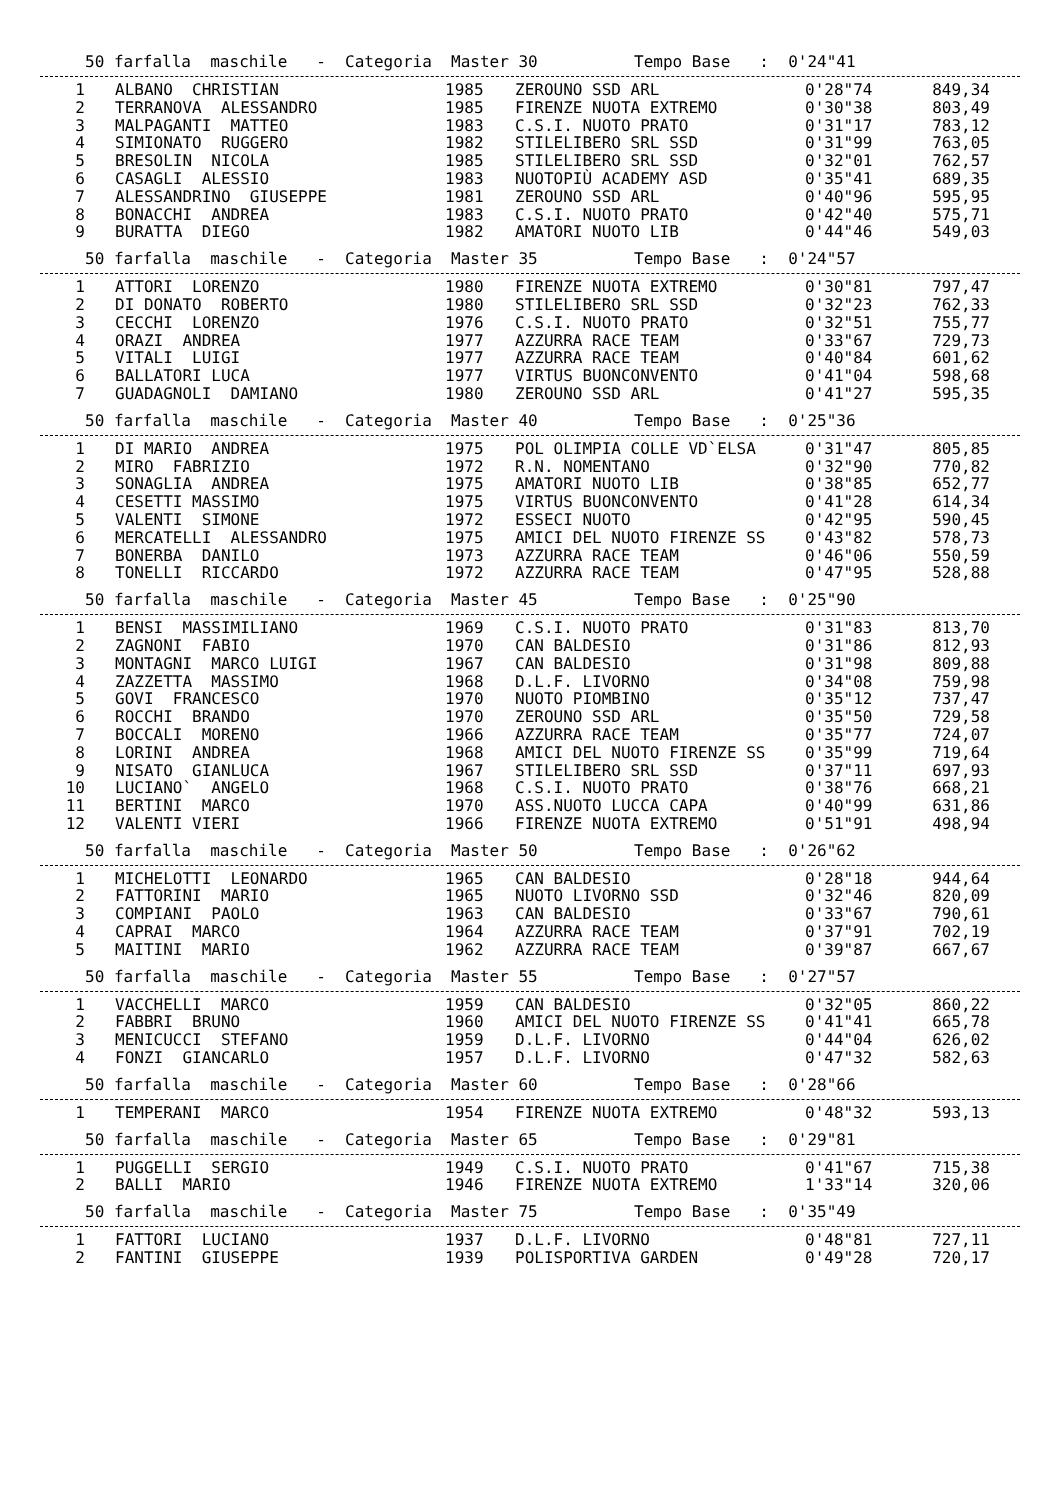50 farfalla maschile - Categoria Master 30 Tempo Base : 0'24"41
| 1 | ALBANO CHRISTIAN | 1985 | ZEROUNO SSD ARL | 0'28"74 | 849,34 |
| 2 | TERRANOVA ALESSANDRO | 1985 | FIRENZE NUOTA EXTREMO | 0'30"38 | 803,49 |
| 3 | MALPAGANTI MATTEO | 1983 | C.S.I. NUOTO PRATO | 0'31"17 | 783,12 |
| 4 | SIMIONATO RUGGERO | 1982 | STILELIBERO SRL SSD | 0'31"99 | 763,05 |
| 5 | BRESOLIN NICOLA | 1985 | STILELIBERO SRL SSD | 0'32"01 | 762,57 |
| 6 | CASAGLI ALESSIO | 1983 | NUOTOPIÙ ACADEMY ASD | 0'35"41 | 689,35 |
| 7 | ALESSANDRINO GIUSEPPE | 1981 | ZEROUNO SSD ARL | 0'40"96 | 595,95 |
| 8 | BONACCHI ANDREA | 1983 | C.S.I. NUOTO PRATO | 0'42"40 | 575,71 |
| 9 | BURATTA DIEGO | 1982 | AMATORI NUOTO LIB | 0'44"46 | 549,03 |
50 farfalla maschile - Categoria Master 35 Tempo Base : 0'24"57
| 1 | ATTORI LORENZO | 1980 | FIRENZE NUOTA EXTREMO | 0'30"81 | 797,47 |
| 2 | DI DONATO ROBERTO | 1980 | STILELIBERO SRL SSD | 0'32"23 | 762,33 |
| 3 | CECCHI LORENZO | 1976 | C.S.I. NUOTO PRATO | 0'32"51 | 755,77 |
| 4 | ORAZI ANDREA | 1977 | AZZURRA RACE TEAM | 0'33"67 | 729,73 |
| 5 | VITALI LUIGI | 1977 | AZZURRA RACE TEAM | 0'40"84 | 601,62 |
| 6 | BALLATORI LUCA | 1977 | VIRTUS BUONCONVENTO | 0'41"04 | 598,68 |
| 7 | GUADAGNOLI DAMIANO | 1980 | ZEROUNO SSD ARL | 0'41"27 | 595,35 |
50 farfalla maschile - Categoria Master 40 Tempo Base : 0'25"36
| 1 | DI MARIO ANDREA | 1975 | POL OLIMPIA COLLE VD`ELSA | 0'31"47 | 805,85 |
| 2 | MIRO FABRIZIO | 1972 | R.N. NOMENTANO | 0'32"90 | 770,82 |
| 3 | SONAGLIA ANDREA | 1975 | AMATORI NUOTO LIB | 0'38"85 | 652,77 |
| 4 | CESETTI MASSIMO | 1975 | VIRTUS BUONCONVENTO | 0'41"28 | 614,34 |
| 5 | VALENTI SIMONE | 1972 | ESSECI NUOTO | 0'42"95 | 590,45 |
| 6 | MERCATELLI ALESSANDRO | 1975 | AMICI DEL NUOTO FIRENZE SS | 0'43"82 | 578,73 |
| 7 | BONERBA DANILO | 1973 | AZZURRA RACE TEAM | 0'46"06 | 550,59 |
| 8 | TONELLI RICCARDO | 1972 | AZZURRA RACE TEAM | 0'47"95 | 528,88 |
50 farfalla maschile - Categoria Master 45 Tempo Base : 0'25"90
| 1 | BENSI MASSIMILIANO | 1969 | C.S.I. NUOTO PRATO | 0'31"83 | 813,70 |
| 2 | ZAGNONI FABIO | 1970 | CAN BALDESIO | 0'31"86 | 812,93 |
| 3 | MONTAGNI MARCO LUIGI | 1967 | CAN BALDESIO | 0'31"98 | 809,88 |
| 4 | ZAZZETTA MASSIMO | 1968 | D.L.F. LIVORNO | 0'34"08 | 759,98 |
| 5 | GOVI FRANCESCO | 1970 | NUOTO PIOMBINO | 0'35"12 | 737,47 |
| 6 | ROCCHI BRANDO | 1970 | ZEROUNO SSD ARL | 0'35"50 | 729,58 |
| 7 | BOCCALI MORENO | 1966 | AZZURRA RACE TEAM | 0'35"77 | 724,07 |
| 8 | LORINI ANDREA | 1968 | AMICI DEL NUOTO FIRENZE SS | 0'35"99 | 719,64 |
| 9 | NISATO GIANLUCA | 1967 | STILELIBERO SRL SSD | 0'37"11 | 697,93 |
| 10 | LUCIANO` ANGELO | 1968 | C.S.I. NUOTO PRATO | 0'38"76 | 668,21 |
| 11 | BERTINI MARCO | 1970 | ASS.NUOTO LUCCA CAPA | 0'40"99 | 631,86 |
| 12 | VALENTI VIERI | 1966 | FIRENZE NUOTA EXTREMO | 0'51"91 | 498,94 |
50 farfalla maschile - Categoria Master 50 Tempo Base : 0'26"62
| 1 | MICHELOTTI LEONARDO | 1965 | CAN BALDESIO | 0'28"18 | 944,64 |
| 2 | FATTORINI MARIO | 1965 | NUOTO LIVORNO SSD | 0'32"46 | 820,09 |
| 3 | COMPIANI PAOLO | 1963 | CAN BALDESIO | 0'33"67 | 790,61 |
| 4 | CAPRAI MARCO | 1964 | AZZURRA RACE TEAM | 0'37"91 | 702,19 |
| 5 | MAITINI MARIO | 1962 | AZZURRA RACE TEAM | 0'39"87 | 667,67 |
50 farfalla maschile - Categoria Master 55 Tempo Base : 0'27"57
| 1 | VACCHELLI MARCO | 1959 | CAN BALDESIO | 0'32"05 | 860,22 |
| 2 | FABBRI BRUNO | 1960 | AMICI DEL NUOTO FIRENZE SS | 0'41"41 | 665,78 |
| 3 | MENICUCCI STEFANO | 1959 | D.L.F. LIVORNO | 0'44"04 | 626,02 |
| 4 | FONZI GIANCARLO | 1957 | D.L.F. LIVORNO | 0'47"32 | 582,63 |
50 farfalla maschile - Categoria Master 60 Tempo Base : 0'28"66
| 1 | TEMPERANI MARCO | 1954 | FIRENZE NUOTA EXTREMO | 0'48"32 | 593,13 |
50 farfalla maschile - Categoria Master 65 Tempo Base : 0'29"81
| 1 | PUGGELLI SERGIO | 1949 | C.S.I. NUOTO PRATO | 0'41"67 | 715,38 |
| 2 | BALLI MARIO | 1946 | FIRENZE NUOTA EXTREMO | 1'33"14 | 320,06 |
50 farfalla maschile - Categoria Master 75 Tempo Base : 0'35"49
| 1 | FATTORI LUCIANO | 1937 | D.L.F. LIVORNO | 0'48"81 | 727,11 |
| 2 | FANTINI GIUSEPPE | 1939 | POLISPORTIVA GARDEN | 0'49"28 | 720,17 |